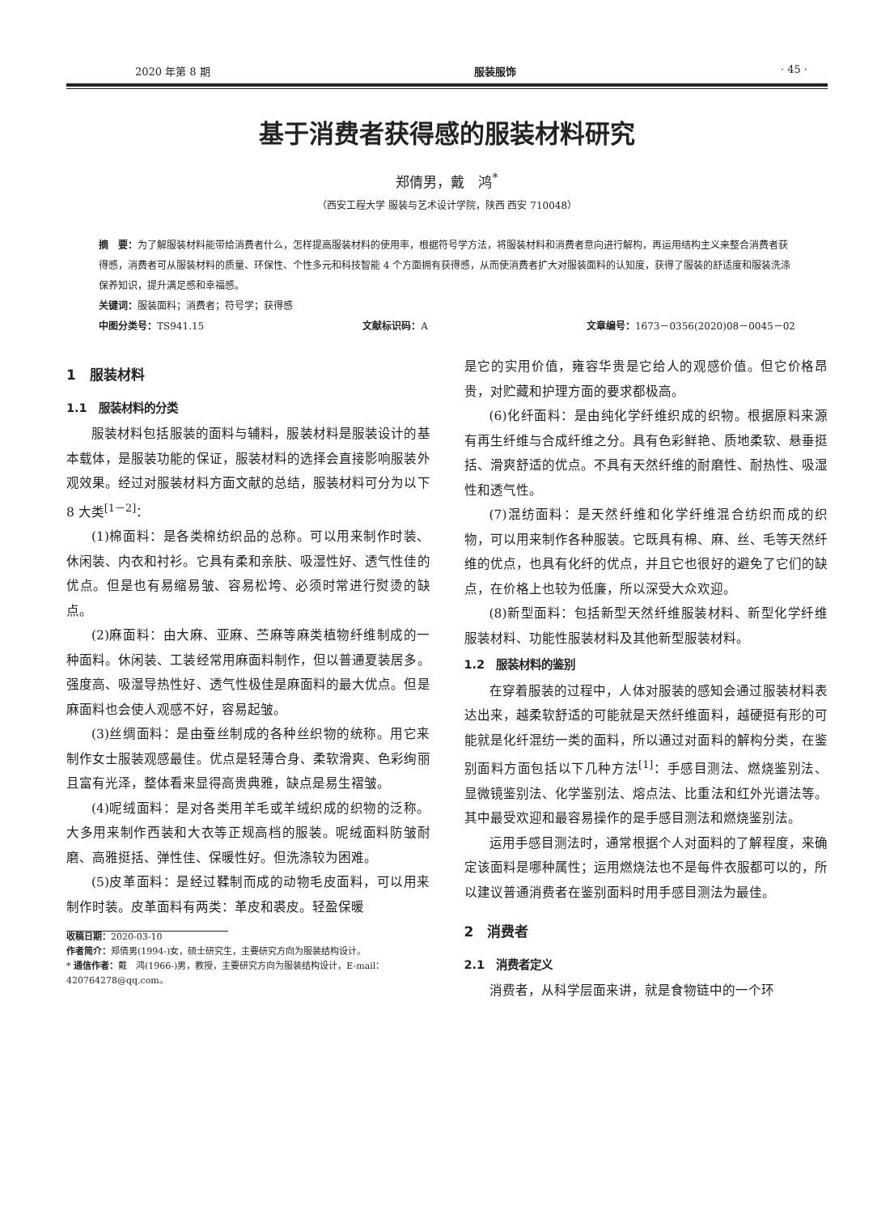2020 年第 8 期 服装服饰 · 45 ·
基于消费者获得感的服装材料研究
郑倩男，戴　鸿<sup>*</sup>
（西安工程大学 服装与艺术设计学院，陕西 西安 710048）
摘　要：为了解服装材料能带给消费者什么，怎样提高服装材料的使用率，根据符号学方法，将服装材料和消费者意向进行解构，再运用结构主义来整合消费者获得感，消费者可从服装材料的质量、环保性、个性多元和科技智能 4 个方面拥有获得感，从而使消费者扩大对服装面料的认知度，获得了服装的舒适度和服装洗涤保养知识，提升满足感和幸福感。
关键词：服装面料；消费者；符号学；获得感
中图分类号：TS941.15 文献标识码：A 文章编号：1673－0356(2020)08－0045－02
1　服装材料
1.1　服装材料的分类
服装材料包括服装的面料与辅料，服装材料是服装设计的基本载体，是服装功能的保证，服装材料的选择会直接影响服装外观效果。经过对服装材料方面文献的总结，服装材料可分为以下 8 大类<sup>[1－2]</sup>：
(1)棉面料：是各类棉纺织品的总称。可以用来制作时装、休闲装、内衣和衬衫。它具有柔和亲肤、吸湿性好、透气性佳的优点。但是也有易缩易皱、容易松垮、必须时常进行熨烫的缺点。
(2)麻面料：由大麻、亚麻、苎麻等麻类植物纤维制成的一种面料。休闲装、工装经常用麻面料制作，但以普通夏装居多。强度高、吸湿导热性好、透气性极佳是麻面料的最大优点。但是麻面料也会使人观感不好，容易起皱。
(3)丝绸面料：是由蚕丝制成的各种丝织物的统称。用它来制作女士服装观感最佳。优点是轻薄合身、柔软滑爽、色彩绚丽且富有光泽，整体看来显得高贵典雅，缺点是易生褶皱。
(4)呢绒面料：是对各类用羊毛或羊绒织成的织物的泛称。大多用来制作西装和大衣等正规高档的服装。呢绒面料防皱耐磨、高雅挺括、弹性佳、保暖性好。但洗涤较为困难。
(5)皮革面料：是经过鞣制而成的动物毛皮面料，可以用来制作时装。皮革面料有两类：革皮和裘皮。轻盈保暖
收稿日期：2020-03-10
作者简介：郑倩男(1994-)女，硕士研究生，主要研究方向为服装结构设计。
* 通信作者：戴　鸿(1966-)男，教授，主要研究方向为服装结构设计，E-mail：420764278@qq.com。
是它的实用价值，雍容华贵是它给人的观感价值。但它价格昂贵，对贮藏和护理方面的要求都极高。
(6)化纤面料：是由纯化学纤维织成的织物。根据原料来源有再生纤维与合成纤维之分。具有色彩鲜艳、质地柔软、悬垂挺括、滑爽舒适的优点。不具有天然纤维的耐磨性、耐热性、吸湿性和透气性。
(7)混纺面料：是天然纤维和化学纤维混合纺织而成的织物，可以用来制作各种服装。它既具有棉、麻、丝、毛等天然纤维的优点，也具有化纤的优点，并且它也很好的避免了它们的缺点，在价格上也较为低廉，所以深受大众欢迎。
(8)新型面料：包括新型天然纤维服装材料、新型化学纤维服装材料、功能性服装材料及其他新型服装材料。
1.2　服装材料的鉴别
在穿着服装的过程中，人体对服装的感知会通过服装材料表达出来，越柔软舒适的可能就是天然纤维面料，越硬挺有形的可能就是化纤混纺一类的面料，所以通过对面料的解构分类，在鉴别面料方面包括以下几种方法<sup>[1]</sup>：手感目测法、燃烧鉴别法、显微镜鉴别法、化学鉴别法、熔点法、比重法和红外光谱法等。其中最受欢迎和最容易操作的是手感目测法和燃烧鉴别法。
运用手感目测法时，通常根据个人对面料的了解程度，来确定该面料是哪种属性；运用燃烧法也不是每件衣服都可以的，所以建议普通消费者在鉴别面料时用手感目测法为最佳。
2　消费者
2.1　消费者定义
消费者，从科学层面来讲，就是食物链中的一个环